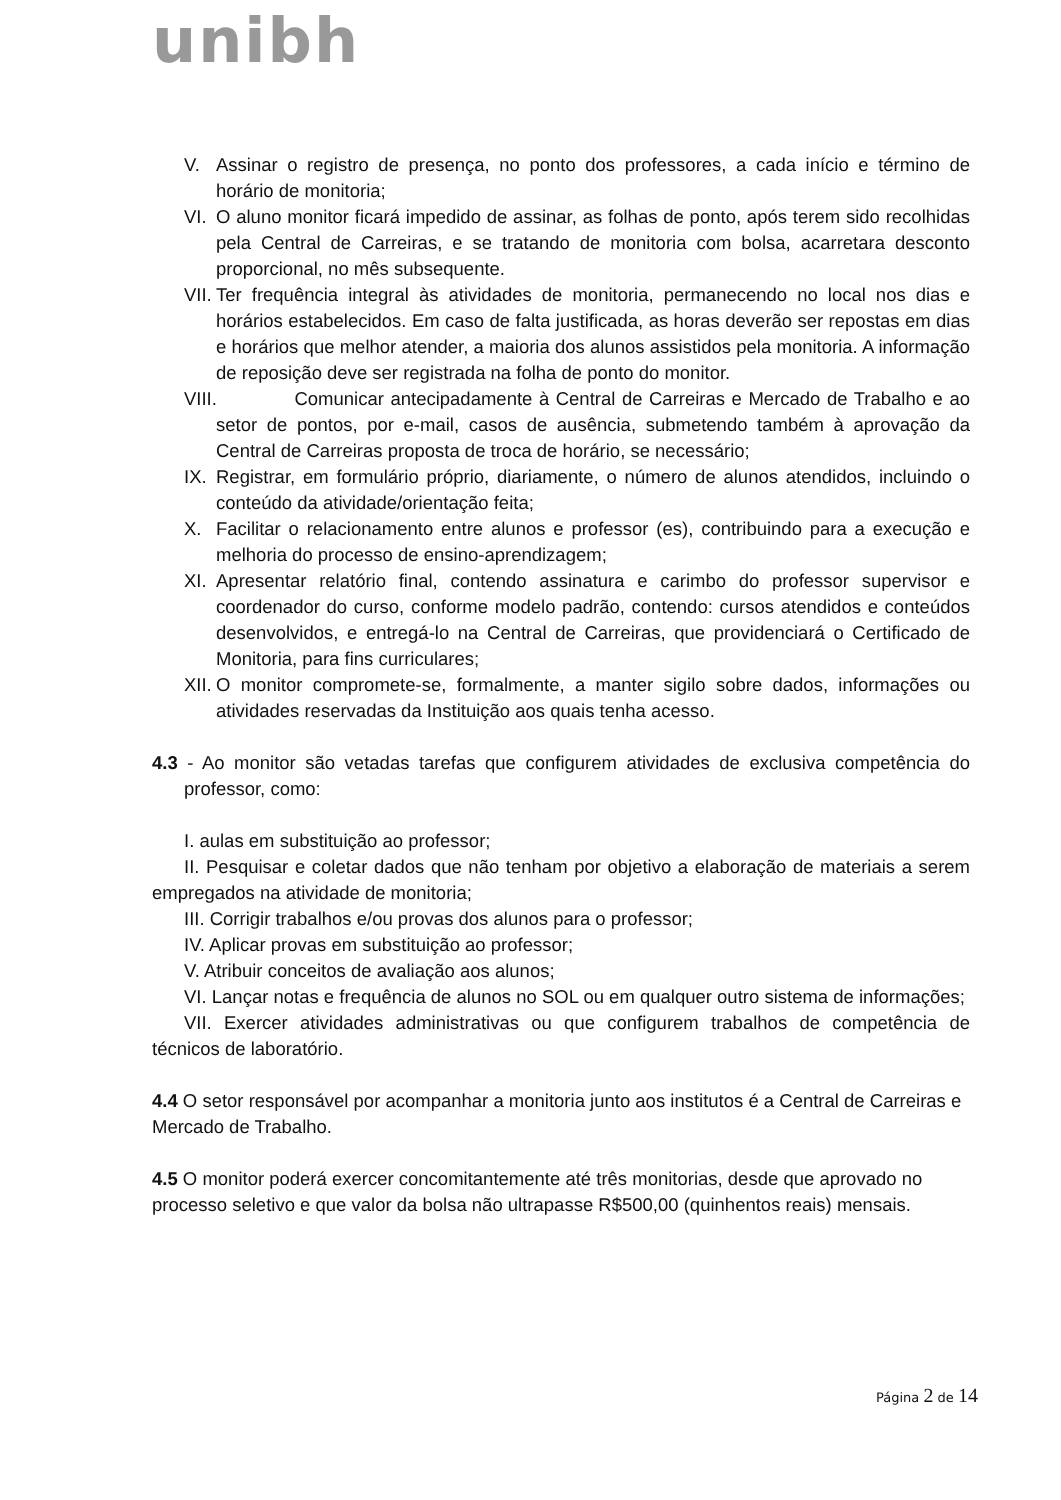unibh
V. Assinar o registro de presença, no ponto dos professores, a cada início e término de horário de monitoria;
VI.
O aluno monitor ficará impedido de assinar, as folhas de ponto, após terem sido recolhidas pela Central de Carreiras, e se tratando de monitoria com bolsa, acarretara desconto proporcional, no mês subsequente.
VII.
Ter frequência integral às atividades de monitoria, permanecendo no local nos dias e horários estabelecidos. Em caso de falta justificada, as horas deverão ser repostas em dias e horários que melhor atender, a maioria dos alunos assistidos pela monitoria. A informação de reposição deve ser registrada na folha de ponto do monitor.
VIII.
Comunicar antecipadamente à Central de Carreiras e Mercado de Trabalho e ao setor de pontos, por e-mail, casos de ausência, submetendo também à aprovação da Central de Carreiras proposta de troca de horário, se necessário;
IX.
Registrar, em formulário próprio, diariamente, o número de alunos atendidos, incluindo o conteúdo da atividade/orientação feita;
X. Facilitar o relacionamento entre alunos e professor (es), contribuindo para a execução e melhoria do processo de ensino-aprendizagem;
XI.
Apresentar relatório final, contendo assinatura e carimbo do professor supervisor e coordenador do curso, conforme modelo padrão, contendo: cursos atendidos e conteúdos desenvolvidos, e entregá-lo na Central de Carreiras, que providenciará o Certificado de Monitoria, para fins curriculares;
XII.
O monitor compromete-se, formalmente, a manter sigilo sobre dados, informações ou atividades reservadas da Instituição aos quais tenha acesso.
4.3 - Ao monitor são vetadas tarefas que configurem atividades de exclusiva competência do professor, como:
I. aulas em substituição ao professor;
II. Pesquisar e coletar dados que não tenham por objetivo a elaboração de materiais a serem empregados na atividade de monitoria;
III. Corrigir trabalhos e/ou provas dos alunos para o professor;
IV. Aplicar provas em substituição ao professor;
V. Atribuir conceitos de avaliação aos alunos;
VI. Lançar notas e frequência de alunos no SOL ou em qualquer outro sistema de informações;
VII. Exercer atividades administrativas ou que configurem trabalhos de competência de técnicos de laboratório.
4.4 O setor responsável por acompanhar a monitoria junto aos institutos é a Central de Carreiras e Mercado de Trabalho.
4.5 O monitor poderá exercer concomitantemente até três monitorias, desde que aprovado no processo seletivo e que valor da bolsa não ultrapasse R$500,00 (quinhentos reais) mensais.
Página 2 de 14